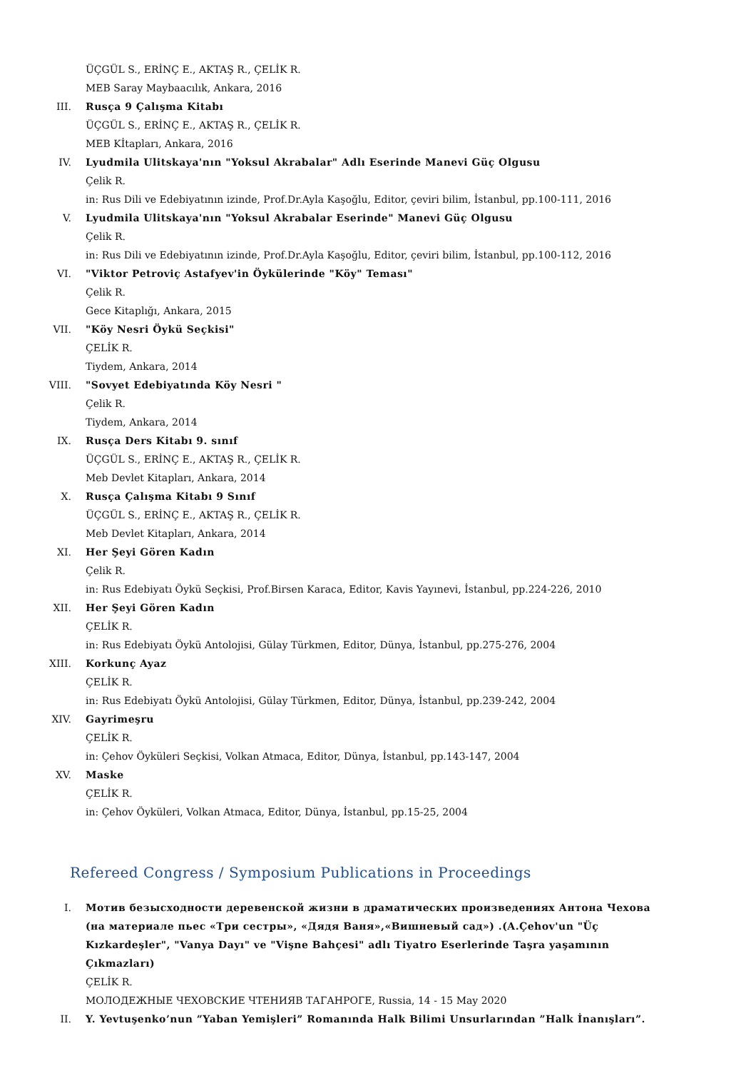ÜÇGÜL S., ERİNÇ E., AKTAŞ R., ÇELİK R.
MEB Saray Maybaacılık, Ankara, 2016
III. Rusça 9 Çalışma Kitabı
ÜÇGÜL S., ERİNÇ E., AKTAŞ R., ÇELİK R.
MEB Kİtapları, Ankara, 2016
IV. Lyudmila Ulitskaya'nın "Yoksul Akrabalar" Adlı Eserinde Manevi Güç Olgusu
Çelik R.
in: Rus Dili ve Edebiyatının izinde, Prof.Dr.Ayla Kaşoğlu, Editor, çeviri bilim, İstanbul, pp.100-111, 2016
V. Lyudmila Ulitskaya'nın "Yoksul Akrabalar Eserinde" Manevi Güç Olgusu
Çelik R.
in: Rus Dili ve Edebiyatının izinde, Prof.Dr.Ayla Kaşoğlu, Editor, çeviri bilim, İstanbul, pp.100-112, 2016
VI. "Viktor Petroviç Astafyev'in Öykülerinde "Köy" Teması"
Çelik R.
Gece Kitaplığı, Ankara, 2015
VII. "Köy Nesri Öykü Seçkisi"
ÇELİK R.
Tiydem, Ankara, 2014
VIII. "Sovyet Edebiyatında Köy Nesri "
Çelik R.
Tiydem, Ankara, 2014
IX. Rusça Ders Kitabı 9. sınıf
ÜÇGÜL S., ERİNÇ E., AKTAŞ R., ÇELİK R.
Meb Devlet Kitapları, Ankara, 2014
X. Rusça Çalışma Kitabı 9 Sınıf
ÜÇGÜL S., ERİNÇ E., AKTAŞ R., ÇELİK R.
Meb Devlet Kitapları, Ankara, 2014
XI. Her Şeyi Gören Kadın
Çelik R.
in: Rus Edebiyatı Öykü Seçkisi, Prof.Birsen Karaca, Editor, Kavis Yayınevi, İstanbul, pp.224-226, 2010
XII. Her Şeyi Gören Kadın
ÇELİK R.
in: Rus Edebiyatı Öykü Antolojisi, Gülay Türkmen, Editor, Dünya, İstanbul, pp.275-276, 2004
XIII. Korkunç Ayaz
ÇELİK R.
in: Rus Edebiyatı Öykü Antolojisi, Gülay Türkmen, Editor, Dünya, İstanbul, pp.239-242, 2004
XIV. Gayrimeşru
ÇELİK R.
in: Çehov Öyküleri Seçkisi, Volkan Atmaca, Editor, Dünya, İstanbul, pp.143-147, 2004
XV. Maske
ÇELİK R.
in: Çehov Öyküleri, Volkan Atmaca, Editor, Dünya, İstanbul, pp.15-25, 2004
Refereed Congress / Symposium Publications in Proceedings
I. Мотив безысходности деревенской жизни в драматических произведениях Антона Чехова (на материале пьес «Три сестры», «Дядя Ваня»,«Вишневый сад») .(A.Çehov'un "Üç Kızkardeşler", "Vanya Dayı" ve "Vişne Bahçesi" adlı Tiyatro Eserlerinde Taşra yaşamının Çıkmazları)
ÇELİK R.
МОЛОДЕЖНЫЕ ЧЕХОВСКИЕ ЧТЕНИЯВ ТАГАНРОГЕ, Russia, 14 - 15 May 2020
II. Y. Yevtuşenko’nun ”Yaban Yemişleri” Romanında Halk Bilimi Unsurlarından ”Halk İnanışları”.